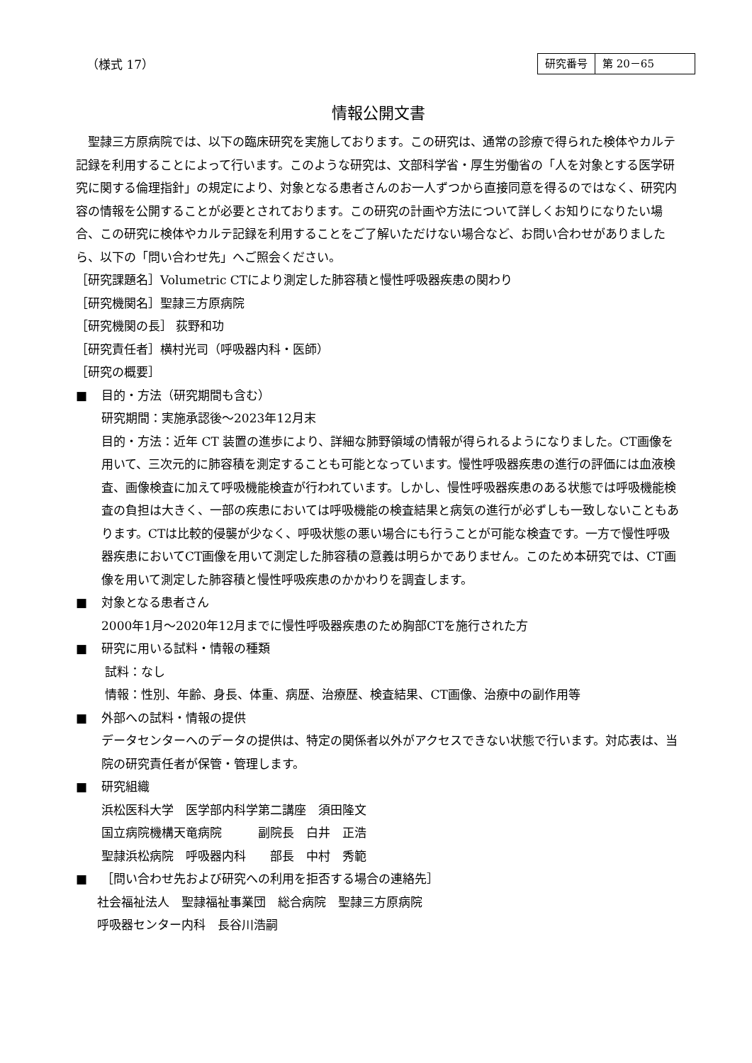（様式 17）
| 研究番号 | 第 20－65 |
情報公開文書
聖隷三方原病院では、以下の臨床研究を実施しております。この研究は、通常の診療で得られた検体やカルテ記録を利用することによって行います。このような研究は、文部科学省・厚生労働省の「人を対象とする医学研究に関する倫理指針」の規定により、対象となる患者さんのお一人ずつから直接同意を得るのではなく、研究内容の情報を公開することが必要とされております。この研究の計画や方法について詳しくお知りになりたい場合、この研究に検体やカルテ記録を利用することをご了解いただけない場合など、お問い合わせがありましたら、以下の「問い合わせ先」へご照会ください。
［研究課題名］Volumetric CTにより測定した肺容積と慢性呼吸器疾患の関わり
［研究機関名］聖隷三方原病院
［研究機関の長］ 荻野和功
［研究責任者］横村光司（呼吸器内科・医師）
［研究の概要］
■ 目的・方法（研究期間も含む）
研究期間：実施承認後～2023年12月末
目的・方法：近年 CT 装置の進歩により、詳細な肺野領域の情報が得られるようになりました。CT画像を用いて、三次元的に肺容積を測定することも可能となっています。慢性呼吸器疾患の進行の評価には血液検査、画像検査に加えて呼吸機能検査が行われています。しかし、慢性呼吸器疾患のある状態では呼吸機能検査の負担は大きく、一部の疾患においては呼吸機能の検査結果と病気の進行が必ずしも一致しないこともあります。CTは比較的侵襲が少なく、呼吸状態の悪い場合にも行うことが可能な検査です。一方で慢性呼吸器疾患においてCT画像を用いて測定した肺容積の意義は明らかでありません。このため本研究では、CT画像を用いて測定した肺容積と慢性呼吸疾患のかかわりを調査します。
■ 対象となる患者さん
2000年1月～2020年12月までに慢性呼吸器疾患のため胸部CTを施行された方
■ 研究に用いる試料・情報の種類
試料：なし
情報：性別、年齢、身長、体重、病歴、治療歴、検査結果、CT画像、治療中の副作用等
■ 外部への試料・情報の提供
データセンターへのデータの提供は、特定の関係者以外がアクセスできない状態で行います。対応表は、当院の研究責任者が保管・管理します。
■ 研究組織
浜松医科大学　医学部内科学第二講座　須田隆文
国立病院機構天竜病院　　　副院長　白井　正浩
聖隷浜松病院　呼吸器内科　　部長　中村　秀範
■ ［問い合わせ先および研究への利用を拒否する場合の連絡先］
社会福祉法人　聖隷福祉事業団　総合病院　聖隷三方原病院
呼吸器センター内科　長谷川浩嗣